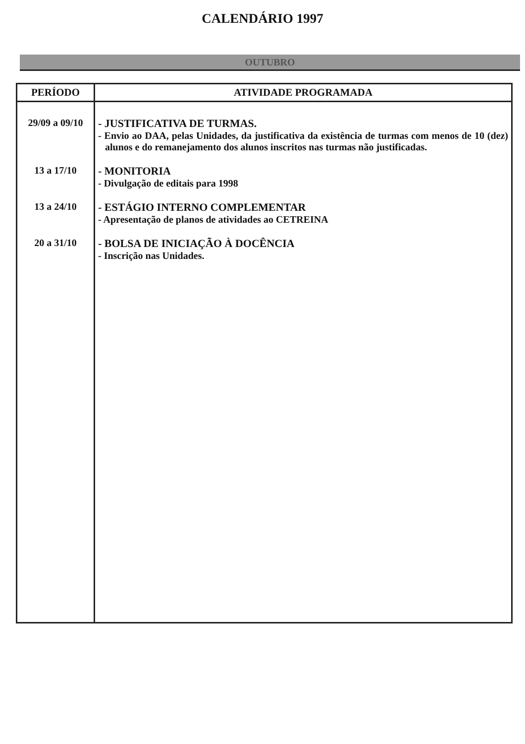CALENDÁRIO 1997
OUTUBRO
| PERÍODO | ATIVIDADE PROGRAMADA |
| --- | --- |
| 29/09 a 09/10 | - JUSTIFICATIVA DE TURMAS. - Envio ao DAA, pelas Unidades, da justificativa da existência de turmas com menos de 10 (dez) alunos e do remanejamento dos alunos inscritos nas turmas não justificadas. |
| 13 a 17/10 | - MONITORIA - Divulgação de editais para 1998 |
| 13 a 24/10 | - ESTÁGIO INTERNO COMPLEMENTAR - Apresentação de planos de atividades ao CETREINA |
| 20 a 31/10 | - BOLSA DE INICIAÇÃO À DOCÊNCIA - Inscrição nas Unidades. |